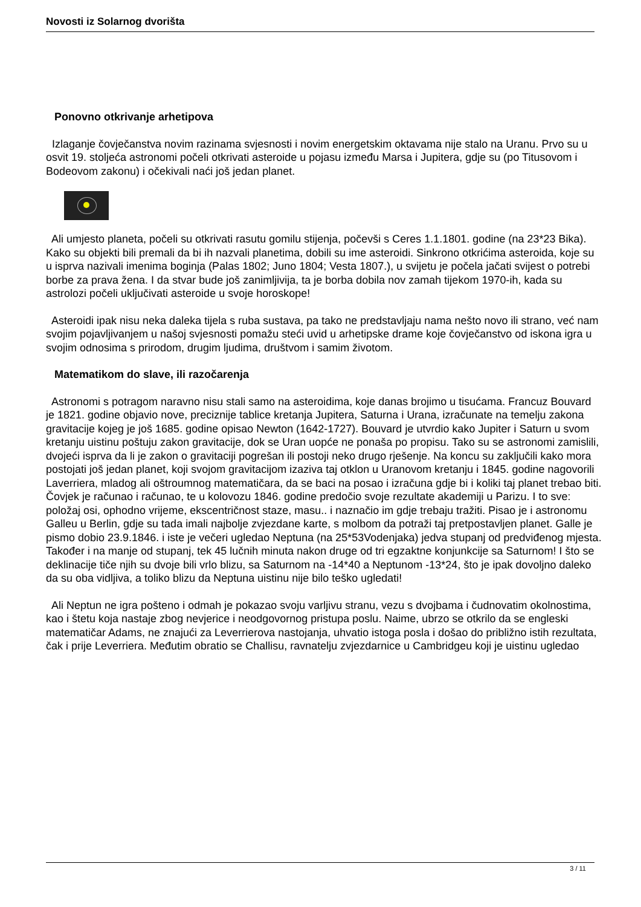Novosti iz Solarnog dvorišta
Ponovno otkrivanje arhetipova
Izlaganje čovječanstva novim razinama svjesnosti i novim energetskim oktavama nije stalo na Uranu. Prvo su u osvit 19. stoljeća astronomi počeli otkrivati asteroide u pojasu između Marsa i Jupitera, gdje su (po Titusovom i Bodeovom zakonu) i očekivali naći još jedan planet.
Ali umjesto planeta, počeli su otkrivati rasutu gomilu stijenja, počevši s Ceres 1.1.1801. godine (na 23*23 Bika). Kako su objekti bili premali da bi ih nazvali planetima, dobili su ime asteroidi. Sinkrono otkrićima asteroida, koje su u isprva nazivali imenima boginja (Palas 1802; Juno 1804; Vesta 1807.), u svijetu je počela jačati svijest o potrebi borbe za prava žena. I da stvar bude još zanimljivija, ta je borba dobila nov zamah tijekom 1970-ih, kada su astrolozi počeli uključivati asteroide u svoje horoskope!
Asteroidi ipak nisu neka daleka tijela s ruba sustava, pa tako ne predstavljaju nama nešto novo ili strano, već nam svojim pojavljivanjem u našoj svjesnosti pomažu steći uvid u arhetipske drame koje čovječanstvo od iskona igra u svojim odnosima s prirodom, drugim ljudima, društvom i samim životom.
Matematikom do slave, ili razočarenja
Astronomi s potragom naravno nisu stali samo na asteroidima, koje danas brojimo u tisućama. Francuz Bouvard je 1821. godine objavio nove, preciznije tablice kretanja Jupitera, Saturna i Urana, izračunate na temelju zakona gravitacije kojeg je još 1685. godine opisao Newton (1642-1727). Bouvard je utvrdio kako Jupiter i Saturn u svom kretanju uistinu poštuju zakon gravitacije, dok se Uran uopće ne ponaša po propisu. Tako su se astronomi zamislili, dvojeći isprva da li je zakon o gravitaciji pogrešan ili postoji neko drugo rješenje. Na koncu su zaključili kako mora postojati još jedan planet, koji svojom gravitacijom izaziva taj otklon u Uranovom kretanju i 1845. godine nagovorili Laverriera, mladog ali oštroumnog matematičara, da se baci na posao i izračuna gdje bi i koliki taj planet trebao biti. Čovjek je računao i računao, te u kolovozu 1846. godine predočio svoje rezultate akademiji u Parizu. I to sve: položaj osi, ophodno vrijeme, ekscentričnost staze, masu.. i naznačio im gdje trebaju tražiti. Pisao je i astronomu Galleu u Berlin, gdje su tada imali najbolje zvjezdane karte, s molbom da potraži taj pretpostavljen planet. Galle je pismo dobio 23.9.1846. i iste je večeri ugledao Neptuna (na 25*53Vodenjaka) jedva stupanj od predviđenog mjesta. Također i na manje od stupanj, tek 45 lučnih minuta nakon druge od tri egzaktne konjunkcije sa Saturnom! I što se deklinacije tiče njih su dvoje bili vrlo blizu, sa Saturnom na -14*40 a Neptunom -13*24, što je ipak dovoljno daleko da su oba vidljiva, a toliko blizu da Neptuna uistinu nije bilo teško ugledati!
Ali Neptun ne igra pošteno i odmah je pokazao svoju varljivu stranu, vezu s dvojbama i čudnovatim okolnostima, kao i štetu koja nastaje zbog nevjerice i neodgovornog pristupa poslu. Naime, ubrzo se otkrilo da se engleski matematičar Adams, ne znajući za Leverrierova nastojanja, uhvatio istoga posla i došao do približno istih rezultata, čak i prije Leverriera. Međutim obratio se Challisu, ravnatelju zvjezdarnice u Cambridgeu koji je uistinu ugledao
3 / 11